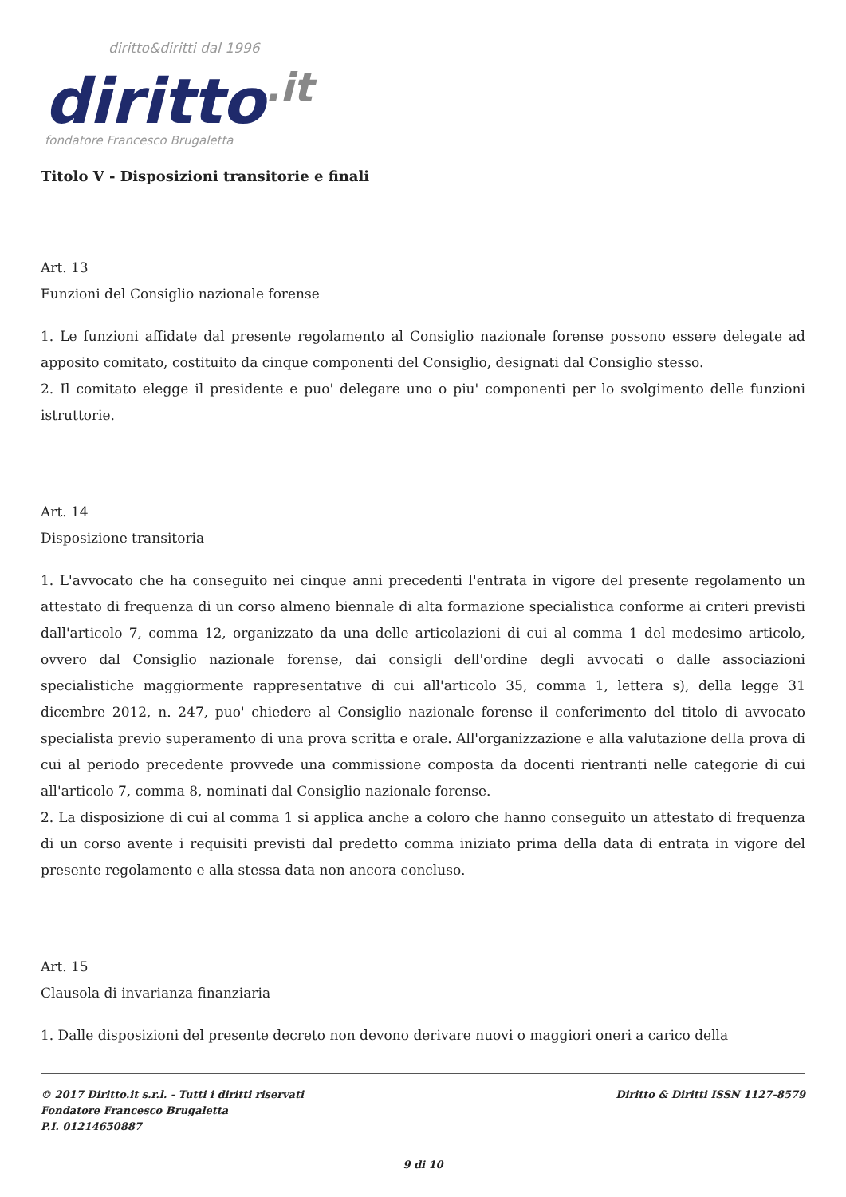diritto&diritti dal 1996
diritto.it
fondatore Francesco Brugaletta
Titolo V - Disposizioni transitorie e finali
Art. 13
Funzioni del Consiglio nazionale forense
1. Le funzioni affidate dal presente regolamento al Consiglio nazionale forense possono essere delegate ad apposito comitato, costituito da cinque componenti del Consiglio, designati dal Consiglio stesso.
2. Il comitato elegge il presidente e puo' delegare uno o piu' componenti per lo svolgimento delle funzioni istruttorie.
Art. 14
Disposizione transitoria
1. L'avvocato che ha conseguito nei cinque anni precedenti l'entrata in vigore del presente regolamento un attestato di frequenza di un corso almeno biennale di alta formazione specialistica conforme ai criteri previsti dall'articolo 7, comma 12, organizzato da una delle articolazioni di cui al comma 1 del medesimo articolo, ovvero dal Consiglio nazionale forense, dai consigli dell'ordine degli avvocati o dalle associazioni specialistiche maggiormente rappresentative di cui all'articolo 35, comma 1, lettera s), della legge 31 dicembre 2012, n. 247, puo' chiedere al Consiglio nazionale forense il conferimento del titolo di avvocato specialista previo superamento di una prova scritta e orale. All'organizzazione e alla valutazione della prova di cui al periodo precedente provvede una commissione composta da docenti rientranti nelle categorie di cui all'articolo 7, comma 8, nominati dal Consiglio nazionale forense.
2. La disposizione di cui al comma 1 si applica anche a coloro che hanno conseguito un attestato di frequenza di un corso avente i requisiti previsti dal predetto comma iniziato prima della data di entrata in vigore del presente regolamento e alla stessa data non ancora concluso.
Art. 15
Clausola di invarianza finanziaria
1. Dalle disposizioni del presente decreto non devono derivare nuovi o maggiori oneri a carico della
Diritto & Diritti ISSN 1127-8579 © 2017 Diritto.it s.r.l. - Tutti i diritti riservati
Fondatore Francesco Brugaletta
P.I. 01214650887
9 di 10